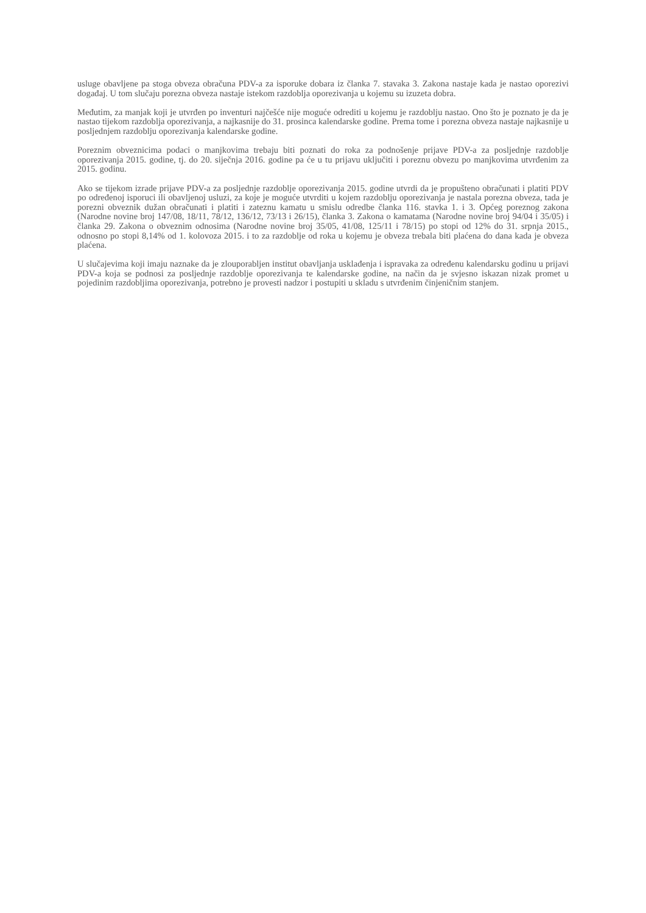usluge obavljene pa stoga obveza obračuna PDV-a za isporuke dobara iz članka 7. stavaka 3. Zakona nastaje kada je nastao oporezivi događaj. U tom slučaju porezna obveza nastaje istekom razdoblja oporezivanja u kojemu su izuzeta dobra.
Međutim, za manjak koji je utvrđen po inventuri najčešće nije moguće odrediti u kojemu je razdoblju nastao. Ono što je poznato je da je nastao tijekom razdoblja oporezivanja, a najkasnije do 31. prosinca kalendarske godine. Prema tome i porezna obveza nastaje najkasnije u posljednjem razdoblju oporezivanja kalendarske godine.
Poreznim obveznicima podaci o manjkovima trebaju biti poznati do roka za podnošenje prijave PDV-a za posljednje razdoblje oporezivanja 2015. godine, tj. do 20. siječnja 2016. godine pa će u tu prijavu uključiti i poreznu obvezu po manjkovima utvrđenim za 2015. godinu.
Ako se tijekom izrade prijave PDV-a za posljednje razdoblje oporezivanja 2015. godine utvrdi da je propušteno obračunati i platiti PDV po određenoj isporuci ili obavljenoj usluzi, za koje je moguće utvrditi u kojem razdoblju oporezivanja je nastala porezna obveza, tada je porezni obveznik dužan obračunati i platiti i zateznu kamatu u smislu odredbe članka 116. stavka 1. i 3. Općeg poreznog zakona (Narodne novine broj 147/08, 18/11, 78/12, 136/12, 73/13 i 26/15), članka 3. Zakona o kamatama (Narodne novine broj 94/04 i 35/05) i članka 29. Zakona o obveznim odnosima (Narodne novine broj 35/05, 41/08, 125/11 i 78/15) po stopi od 12% do 31. srpnja 2015., odnosno po stopi 8,14% od 1. kolovoza 2015. i to za razdoblje od roka u kojemu je obveza trebala biti plaćena do dana kada je obveza plaćena.
U slučajevima koji imaju naznake da je zlouporabljen institut obavljanja usklađenja i ispravaka za određenu kalendarsku godinu u prijavi PDV-a koja se podnosi za posljednje razdoblje oporezivanja te kalendarske godine, na način da je svjesno iskazan nizak promet u pojedinim razdobljima oporezivanja, potrebno je provesti nadzor i postupiti u skladu s utvrđenim činjeničnim stanjem.